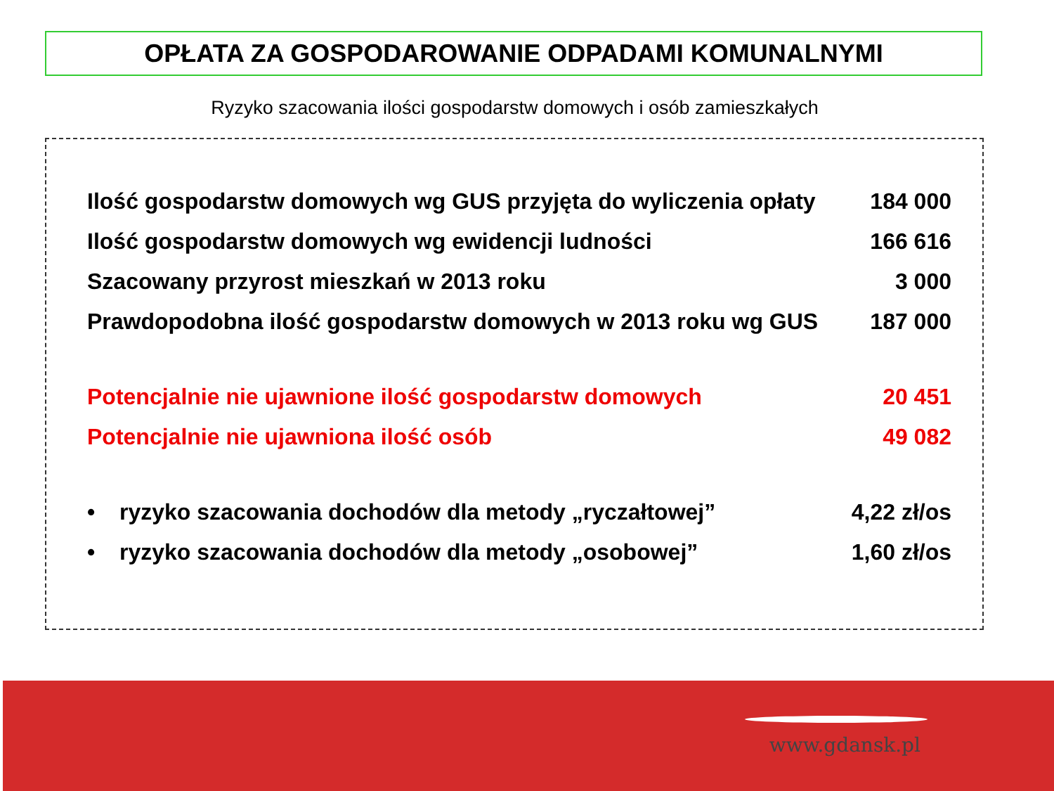OPŁATA ZA GOSPODAROWANIE ODPADAMI KOMUNALNYMI
Ryzyko szacowania ilości gospodarstw domowych i osób zamieszkałych
| Ilość gospodarstw domowych wg GUS przyjęta do wyliczenia opłaty | | 184 000 |
| Ilość gospodarstw domowych wg ewidencji ludności | | 166 616 |
| Szacowany przyrost mieszkań w 2013 roku | | 3 000 |
| Prawdopodobna ilość gospodarstw domowych w 2013 roku wg GUS | | 187 000 |
| Potencjalnie nie ujawnione ilość gospodarstw domowych | | 20 451 |
| Potencjalnie nie ujawniona ilość osób | | 49 082 |
| • | ryzyko szacowania dochodów dla metody „ryczałtowej” | 4,22 zł/os |
| • | ryzyko szacowania dochodów dla metody „osobowej” | 1,60 zł/os |
www.gdansk.pl